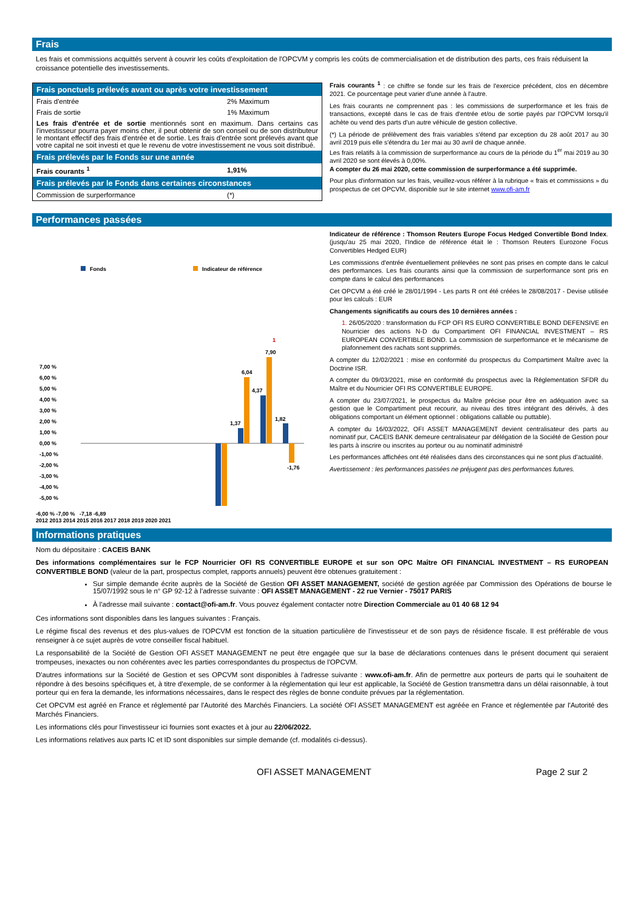Frais
Les frais et commissions acquittés servent à couvrir les coûts d'exploitation de l'OPCVM y compris les coûts de commercialisation et de distribution des parts, ces frais réduisent la croissance potentielle des investissements.
| Frais ponctuels prélevés avant ou après votre investissement | |
| Frais d'entrée | 2% Maximum |
| Frais de sortie | 1% Maximum |
| Les frais d'entrée et de sortie mentionnés sont en maximum. Dans certains cas l'investisseur pourra payer moins cher, il peut obtenir de son conseil ou de son distributeur le montant effectif des frais d'entrée et de sortie. Les frais d'entrée sont prélevés avant que votre capital ne soit investi et que le revenu de votre investissement ne vous soit distribué. | |
| Frais prélevés par le Fonds sur une année | |
| Frais courants <sup>1</sup> | 1,91% |
| Frais prélevés par le Fonds dans certaines circonstances | |
| Commission de surperformance | (*) |
Frais courants <sup>1</sup> : ce chiffre se fonde sur les frais de l'exercice précédent, clos en décembre 2021. Ce pourcentage peut varier d'une année à l'autre.
Les frais courants ne comprennent pas : les commissions de surperformance et les frais de transactions, excepté dans le cas de frais d'entrée et/ou de sortie payés par l'OPCVM lorsqu'il achète ou vend des parts d'un autre véhicule de gestion collective.
(*) La période de prélèvement des frais variables s'étend par exception du 28 août 2017 au 30 avril 2019 puis elle s'étendra du 1er mai au 30 avril de chaque année.
Les frais relatifs à la commission de surperformance au cours de la période du 1<sup>er</sup> mai 2019 au 30 avril 2020 se sont élevés à 0,00%.
A compter du 26 mai 2020, cette commission de surperformance a été supprimée.
Pour plus d'information sur les frais, veuillez-vous référer à la rubrique « frais et commissions » du prospectus de cet OPCVM, disponible sur le site internet www.ofi-am.fr
Performances passées
Fonds
Indicateur de référence
7,00 %
6,00 %
5,00 %
4,00 %
3,00 %
2,00 %
1,00 %
0,00 %
-1,00 %
-2,00 %
-3,00 %
-4,00 %
-5,00 %
1,37
6,04
4,37
7,90
1
1,82
-1,76
-6,00 % -7,00 % -7,18 -6,89
2012 2013 2014 2015 2016 2017 2018 2019 2020 2021
Indicateur de référence : Thomson Reuters Europe Focus Hedged Convertible Bond Index. (jusqu'au 25 mai 2020, l'Indice de référence était le : Thomson Reuters Eurozone Focus Convertibles Hedged EUR)
Les commissions d'entrée éventuellement prélevées ne sont pas prises en compte dans le calcul des performances. Les frais courants ainsi que la commission de surperformance sont pris en compte dans le calcul des performances
Cet OPCVM a été créé le 28/01/1994 - Les parts R ont été créées le 28/08/2017 - Devise utilisée pour les calculs : EUR
Changements significatifs au cours des 10 dernières années :
1. 26/05/2020 : transformation du FCP OFI RS EURO CONVERTIBLE BOND DEFENSIVE en Nourricier des actions N-D du Compartiment OFI FINANCIAL INVESTMENT – RS EUROPEAN CONVERTIBLE BOND. La commission de surperformance et le mécanisme de plafonnement des rachats sont supprimés.
A compter du 12/02/2021 : mise en conformité du prospectus du Compartiment Maître avec la Doctrine ISR.
A compter du 09/03/2021, mise en conformité du prospectus avec la Réglementation SFDR du Maître et du Nourricier OFI RS CONVERTIBLE EUROPE.
A compter du 23/07/2021, le prospectus du Maître précise pour être en adéquation avec sa gestion que le Compartiment peut recourir, au niveau des titres intégrant des dérivés, à des obligations comportant un élément optionnel : obligations callable ou puttable).
A compter du 16/03/2022, OFI ASSET MANAGEMENT devient centralisateur des parts au nominatif pur, CACEIS BANK demeure centralisateur par délégation de la Société de Gestion pour les parts à inscrire ou inscrites au porteur ou au nominatif administré
Les performances affichées ont été réalisées dans des circonstances qui ne sont plus d'actualité.
Avertissement : les performances passées ne préjugent pas des performances futures.
Informations pratiques
Nom du dépositaire : CACEIS BANK
Des informations complémentaires sur le FCP Nourricier OFI RS CONVERTIBLE EUROPE et sur son OPC Maître OFI FINANCIAL INVESTMENT – RS EUROPEAN CONVERTIBLE BOND (valeur de la part, prospectus complet, rapports annuels) peuvent être obtenues gratuitement :
Sur simple demande écrite auprès de la Société de Gestion OFI ASSET MANAGEMENT, société de gestion agréée par Commission des Opérations de bourse le 15/07/1992 sous le n° GP 92-12 à l'adresse suivante : OFI ASSET MANAGEMENT - 22 rue Vernier - 75017 PARIS
À l'adresse mail suivante : contact@ofi-am.fr. Vous pouvez également contacter notre Direction Commerciale au 01 40 68 12 94
Ces informations sont disponibles dans les langues suivantes : Français.
Le régime fiscal des revenus et des plus-values de l'OPCVM est fonction de la situation particulière de l'investisseur et de son pays de résidence fiscale. Il est préférable de vous renseigner à ce sujet auprès de votre conseiller fiscal habituel.
La responsabilité de la Société de Gestion OFI ASSET MANAGEMENT ne peut être engagée que sur la base de déclarations contenues dans le présent document qui seraient trompeuses, inexactes ou non cohérentes avec les parties correspondantes du prospectus de l'OPCVM.
D'autres informations sur la Société de Gestion et ses OPCVM sont disponibles à l'adresse suivante : www.ofi-am.fr. Afin de permettre aux porteurs de parts qui le souhaitent de répondre à des besoins spécifiques et, à titre d'exemple, de se conformer à la réglementation qui leur est applicable, la Société de Gestion transmettra dans un délai raisonnable, à tout porteur qui en fera la demande, les informations nécessaires, dans le respect des règles de bonne conduite prévues par la réglementation.
Cet OPCVM est agréé en France et réglementé par l'Autorité des Marchés Financiers. La société OFI ASSET MANAGEMENT est agréée en France et réglementée par l'Autorité des Marchés Financiers.
Les informations clés pour l'investisseur ici fournies sont exactes et à jour au 22/06/2022.
Les informations relatives aux parts IC et ID sont disponibles sur simple demande (cf. modalités ci-dessus).
OFI ASSET MANAGEMENT Page 2 sur 2